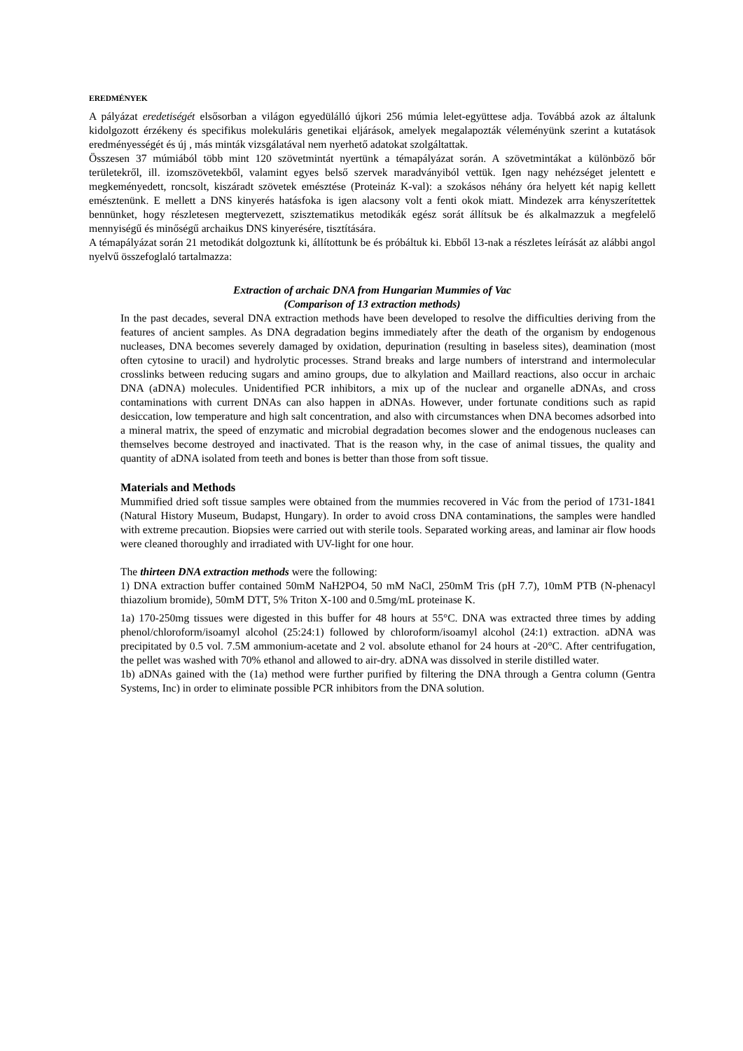EREDMÉNYEK
A pályázat eredetiségét elsősorban a világon egyedülálló újkori 256 múmia lelet-együttese adja. Továbbá azok az általunk kidolgozott érzékeny és specifikus molekuláris genetikai eljárások, amelyek megalapozták véleményünk szerint a kutatások eredményességét és új , más minták vizsgálatával nem nyerhető adatokat szolgáltattak.
Összesen 37 múmiából több mint 120 szövetmintát nyertünk a témapályázat során. A szövetmintákat a különböző bőr területekről, ill. izomszövetekből, valamint egyes belső szervek maradványiból vettük. Igen nagy nehézséget jelentett e megkeményedett, roncsolt, kiszáradt szövetek emésztése (Proteináz K-val): a szokásos néhány óra helyett két napig kellett emésztenünk. E mellett a DNS kinyerés hatásfoka is igen alacsony volt a fenti okok miatt. Mindezek arra kényszerítettek bennünket, hogy részletesen megtervezett, szisztematikus metodikák egész sorát állítsuk be és alkalmazzuk a megfelelő mennyiségű és minőségű archaikus DNS kinyerésére, tisztítására.
A témapályázat során 21 metodikát dolgoztunk ki, állítottunk be és próbáltuk ki. Ebből 13-nak a részletes leírását az alábbi angol nyelvű összefoglaló tartalmazza:
Extraction of archaic DNA from Hungarian Mummies of Vac
(Comparison of 13 extraction methods)
In the past decades, several DNA extraction methods have been developed to resolve the difficulties deriving from the features of ancient samples. As DNA degradation begins immediately after the death of the organism by endogenous nucleases, DNA becomes severely damaged by oxidation, depurination (resulting in baseless sites), deamination (most often cytosine to uracil) and hydrolytic processes. Strand breaks and large numbers of interstrand and intermolecular crosslinks between reducing sugars and amino groups, due to alkylation and Maillard reactions, also occur in archaic DNA (aDNA) molecules. Unidentified PCR inhibitors, a mix up of the nuclear and organelle aDNAs, and cross contaminations with current DNAs can also happen in aDNAs. However, under fortunate conditions such as rapid desiccation, low temperature and high salt concentration, and also with circumstances when DNA becomes adsorbed into a mineral matrix, the speed of enzymatic and microbial degradation becomes slower and the endogenous nucleases can themselves become destroyed and inactivated. That is the reason why, in the case of animal tissues, the quality and quantity of aDNA isolated from teeth and bones is better than those from soft tissue.
Materials and Methods
Mummified dried soft tissue samples were obtained from the mummies recovered in Vác from the period of 1731-1841 (Natural History Museum, Budapst, Hungary). In order to avoid cross DNA contaminations, the samples were handled with extreme precaution. Biopsies were carried out with sterile tools. Separated working areas, and laminar air flow hoods were cleaned thoroughly and irradiated with UV-light for one hour.
The thirteen DNA extraction methods were the following:
1) DNA extraction buffer contained 50mM NaH2PO4, 50 mM NaCl, 250mM Tris (pH 7.7), 10mM PTB (N-phenacyl thiazolium bromide), 50mM DTT, 5% Triton X-100 and 0.5mg/mL proteinase K.
1a) 170-250mg tissues were digested in this buffer for 48 hours at 55°C. DNA was extracted three times by adding phenol/chloroform/isoamyl alcohol (25:24:1) followed by chloroform/isoamyl alcohol (24:1) extraction. aDNA was precipitated by 0.5 vol. 7.5M ammonium-acetate and 2 vol. absolute ethanol for 24 hours at -20°C. After centrifugation, the pellet was washed with 70% ethanol and allowed to air-dry. aDNA was dissolved in sterile distilled water.
1b) aDNAs gained with the (1a) method were further purified by filtering the DNA through a Gentra column (Gentra Systems, Inc) in order to eliminate possible PCR inhibitors from the DNA solution.